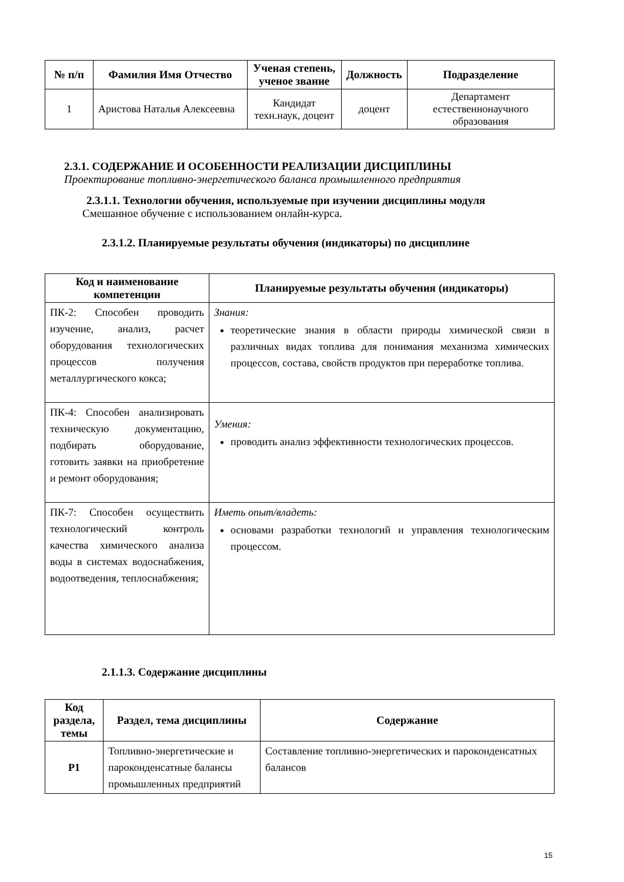| № п/п | Фамилия Имя Отчество | Ученая степень, ученое звание | Должность | Подразделение |
| --- | --- | --- | --- | --- |
| 1 | Аристова Наталья Алексеевна | Кандидат техн.наук, доцент | доцент | Департамент естественнонаучного образования |
2.3.1. СОДЕРЖАНИЕ И ОСОБЕННОСТИ РЕАЛИЗАЦИИ ДИСЦИПЛИНЫ
Проектирование топливно-энергетического баланса промышленного предприятия
2.3.1.1. Технологии обучения, используемые при изучении дисциплины модуля
Смешанное обучение с использованием онлайн-курса.
2.3.1.2. Планируемые результаты обучения (индикаторы) по дисциплине
| Код и наименование компетенции | Планируемые результаты обучения (индикаторы) |
| --- | --- |
| ПК-2: Способен проводить изучение, анализ, расчет оборудования технологических процессов получения металлургического кокса; | Знания: теоретические знания в области природы химической связи в различных видах топлива для понимания механизма химических процессов, состава, свойств продуктов при переработке топлива. |
| ПК-4: Способен анализировать техническую документацию, подбирать оборудование, готовить заявки на приобретение и ремонт оборудования; | Умения: проводить анализ эффективности технологических процессов. |
| ПК-7: Способен осуществить технологический контроль качества химического анализа воды в системах водоснабжения, водоотведения, теплоснабжения; | Иметь опыт/владеть: основами разработки технологий и управления технологическим процессом. |
2.1.1.3. Содержание дисциплины
| Код раздела, темы | Раздел, тема дисциплины | Содержание |
| --- | --- | --- |
| Р1 | Топливно-энергетические и пароконденсатные балансы промышленных предприятий | Составление топливно-энергетических и пароконденсатных балансов |
15